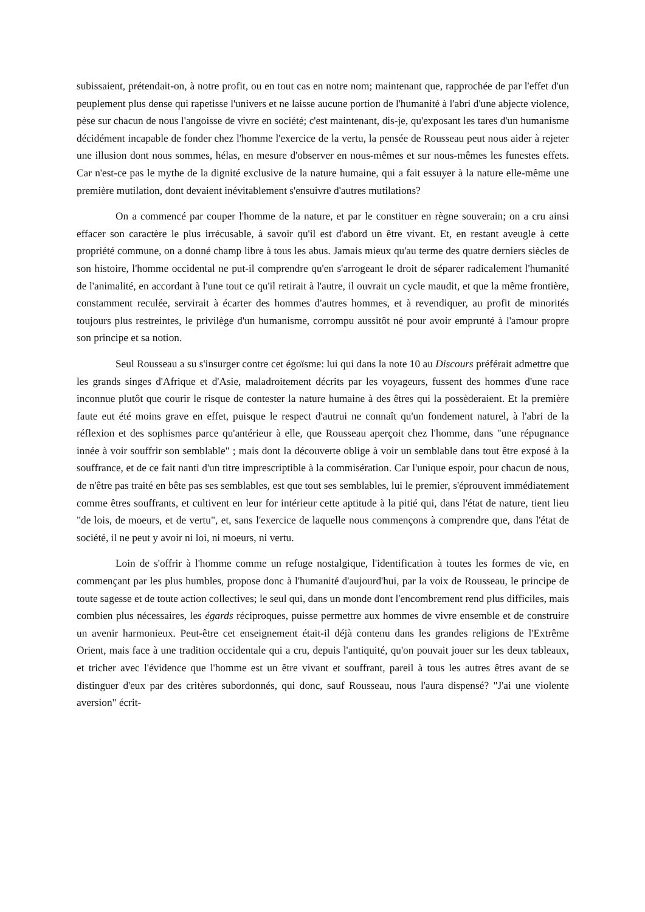subissaient, prétendait-on, à notre profit, ou en tout cas en notre nom; maintenant que, rapprochée de par l'effet d'un peuplement plus dense qui rapetisse l'univers et ne laisse aucune portion de l'humanité à l'abri d'une abjecte violence, pèse sur chacun de nous l'angoisse de vivre en société; c'est maintenant, dis-je, qu'exposant les tares d'un humanisme décidément incapable de fonder chez l'homme l'exercice de la vertu, la pensée de Rousseau peut nous aider à rejeter une illusion dont nous sommes, hélas, en mesure d'observer en nous-mêmes et sur nous-mêmes les funestes effets. Car n'est-ce pas le mythe de la dignité exclusive de la nature humaine, qui a fait essuyer à la nature elle-même une première mutilation, dont devaient inévitablement s'ensuivre d'autres mutilations?
On a commencé par couper l'homme de la nature, et par le constituer en règne souverain; on a cru ainsi effacer son caractère le plus irrécusable, à savoir qu'il est d'abord un être vivant. Et, en restant aveugle à cette propriété commune, on a donné champ libre à tous les abus. Jamais mieux qu'au terme des quatre derniers siècles de son histoire, l'homme occidental ne put-il comprendre qu'en s'arrogeant le droit de séparer radicalement l'humanité de l'animalité, en accordant à l'une tout ce qu'il retirait à l'autre, il ouvrait un cycle maudit, et que la même frontière, constamment reculée, servirait à écarter des hommes d'autres hommes, et à revendiquer, au profit de minorités toujours plus restreintes, le privilège d'un humanisme, corrompu aussitôt né pour avoir emprunté à l'amour propre son principe et sa notion.
Seul Rousseau a su s'insurger contre cet égoïsme: lui qui dans la note 10 au Discours préférait admettre que les grands singes d'Afrique et d'Asie, maladroitement décrits par les voyageurs, fussent des hommes d'une race inconnue plutôt que courir le risque de contester la nature humaine à des êtres qui la possèderaient. Et la première faute eut été moins grave en effet, puisque le respect d'autrui ne connaît qu'un fondement naturel, à l'abri de la réflexion et des sophismes parce qu'antérieur à elle, que Rousseau aperçoit chez l'homme, dans "une répugnance innée à voir souffrir son semblable" ; mais dont la découverte oblige à voir un semblable dans tout être exposé à la souffrance, et de ce fait nanti d'un titre imprescriptible à la commisération. Car l'unique espoir, pour chacun de nous, de n'être pas traité en bête pas ses semblables, est que tout ses semblables, lui le premier, s'éprouvent immédiatement comme êtres souffrants, et cultivent en leur for intérieur cette aptitude à la pitié qui, dans l'état de nature, tient lieu "de lois, de moeurs, et de vertu", et, sans l'exercice de laquelle nous commençons à comprendre que, dans l'état de société, il ne peut y avoir ni loi, ni moeurs, ni vertu.
Loin de s'offrir à l'homme comme un refuge nostalgique, l'identification à toutes les formes de vie, en commençant par les plus humbles, propose donc à l'humanité d'aujourd'hui, par la voix de Rousseau, le principe de toute sagesse et de toute action collectives; le seul qui, dans un monde dont l'encombrement rend plus difficiles, mais combien plus nécessaires, les égards réciproques, puisse permettre aux hommes de vivre ensemble et de construire un avenir harmonieux. Peut-être cet enseignement était-il déjà contenu dans les grandes religions de l'Extrême Orient, mais face à une tradition occidentale qui a cru, depuis l'antiquité, qu'on pouvait jouer sur les deux tableaux, et tricher avec l'évidence que l'homme est un être vivant et souffrant, pareil à tous les autres êtres avant de se distinguer d'eux par des critères subordonnés, qui donc, sauf Rousseau, nous l'aura dispensé? "J'ai une violente aversion" écrit-